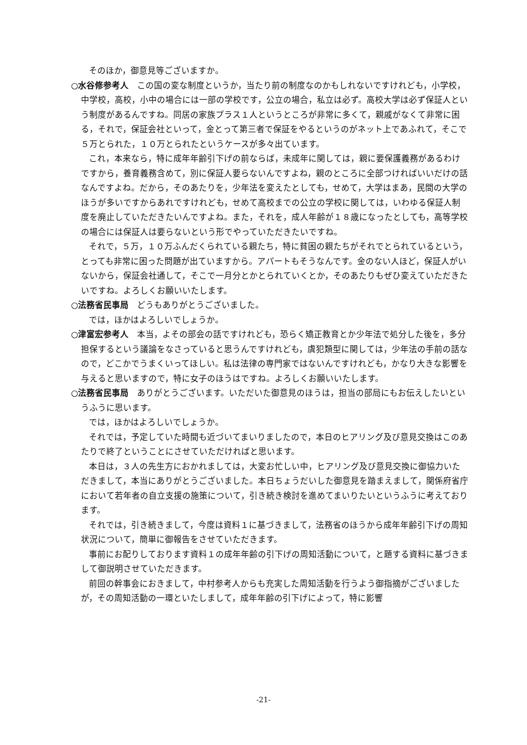そのほか，御意見等ございますか。
○水谷修参考人　この国の変な制度というか，当たり前の制度なのかもしれないですけれども，小学校，中学校，高校，小中の場合には一部の学校です，公立の場合，私立は必ず。高校大学は必ず保証人という制度があるんですね。同居の家族プラス１人というところが非常に多くて，親戚がなくて非常に困る，それで，保証会社といって，金とって第三者で保証をやるというのがネット上であふれて，そこで５万とられた，１０万とられたというケースが多々出ています。
これ，本来なら，特に成年年齢引下げの前ならば，未成年に関しては，親に要保護義務があるわけですから，養育義務含めて，別に保証人要らないんですよね，親のところに全部つければいいだけの話なんですよね。だから，そのあたりを，少年法を変えたとしても，せめて，大学はまあ，民間の大学のほうが多いですからあれですけれども，せめて高校までの公立の学校に関しては，いわゆる保証人制度を廃止していただきたいんですよね。また，それを，成人年齢が１８歳になったとしても，高等学校の場合には保証人は要らないという形でやっていただきたいですね。
それで，５万，１０万ふんだくられている親たち，特に貧困の親たちがそれでとられているという，とっても非常に困った問題が出ていますから。アパートもそうなんです。金のない人ほど，保証人がいないから，保証会社通して，そこで一月分とかとられていくとか，そのあたりもぜひ変えていただきたいですね。よろしくお願いいたします。
○法務省民事局　どうもありがとうございました。
では，ほかはよろしいでしょうか。
○津富宏参考人　本当，よその部会の話ですけれども，恐らく矯正教育とか少年法で処分した後を，多分担保するという議論をなさっていると思うんですけれども，虞犯類型に関しては，少年法の手前の話なので，どこかでうまくいってほしい。私は法律の専門家ではないんですけれども，かなり大きな影響を与えると思いますので，特に女子のほうはですね。よろしくお願いいたします。
○法務省民事局　ありがとうございます。いただいた御意見のほうは，担当の部局にもお伝えしたいというふうに思います。
では，ほかはよろしいでしょうか。
それでは，予定していた時間も近づいてまいりましたので，本日のヒアリング及び意見交換はこのあたりで終了ということにさせていただければと思います。
本日は，３人の先生方におかれましては，大変お忙しい中，ヒアリング及び意見交換に御協力いただきまして，本当にありがとうございました。本日ちょうだいした御意見を踏まえまして，関係府省庁において若年者の自立支援の施策について，引き続き検討を進めてまいりたいというふうに考えております。
それでは，引き続きまして，今度は資料１に基づきまして，法務省のほうから成年年齢引下げの周知状況について，簡単に御報告をさせていただきます。
事前にお配りしております資料１の成年年齢の引下げの周知活動について，と題する資料に基づきまして御説明させていただきます。
前回の幹事会におきまして，中村参考人からも充実した周知活動を行うよう御指摘がございましたが，その周知活動の一環といたしまして，成年年齢の引下げによって，特に影響
-21-